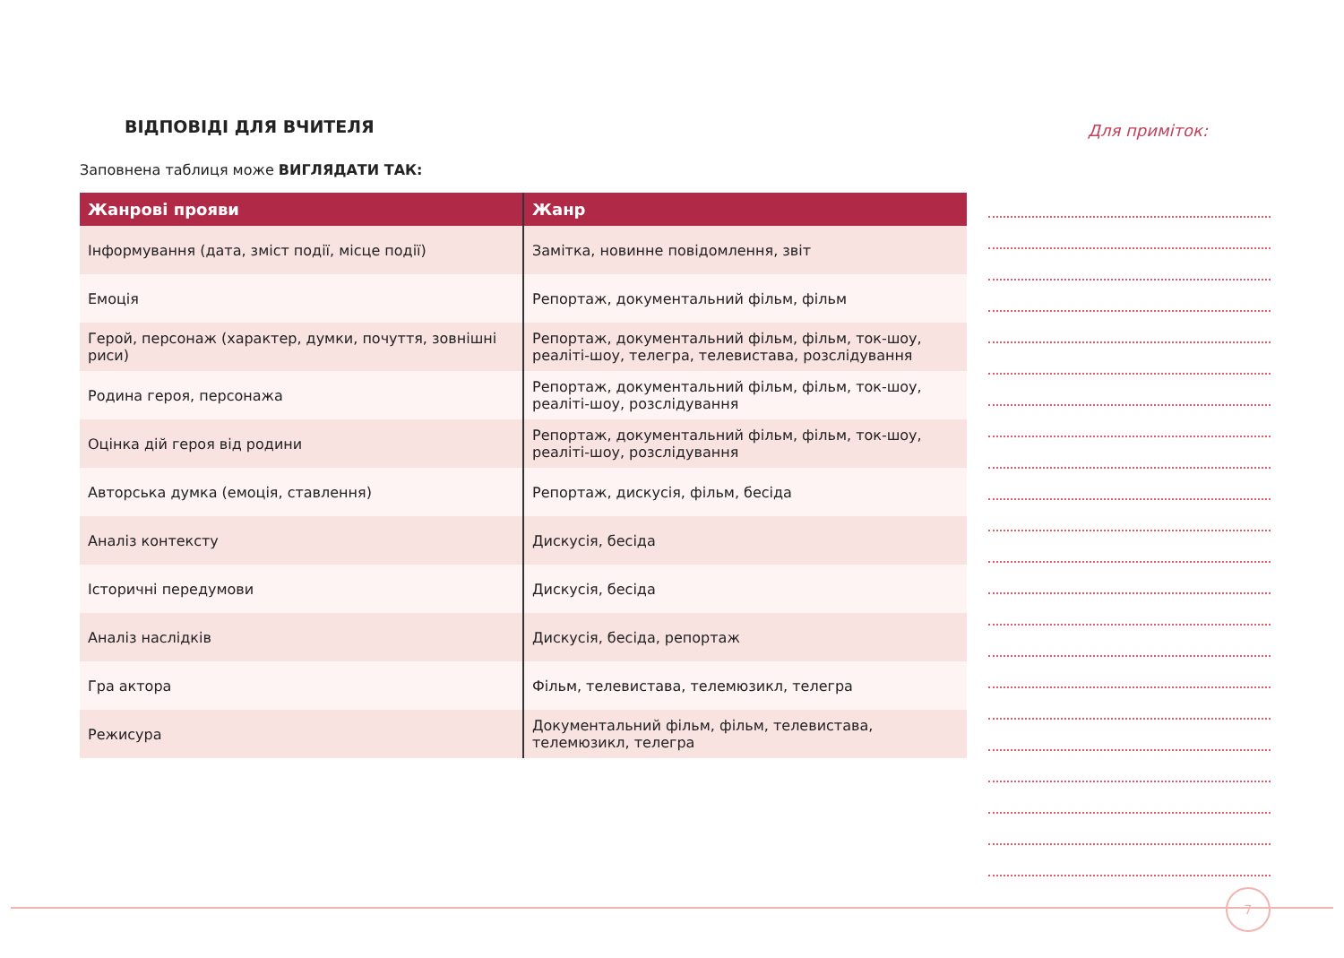ВІДПОВІДІ ДЛЯ ВЧИТЕЛЯ
Заповнена таблиця може ВИГЛЯДАТИ ТАК:
| Жанрові прояви | Жанр |
| --- | --- |
| Інформування (дата, зміст події, місце події) | Замітка, новинне повідомлення, звіт |
| Емоція | Репортаж, документальний фільм, фільм |
| Герой, персонаж (характер, думки, почуття, зовнішні риси) | Репортаж, документальний фільм, фільм, ток-шоу, реаліті-шоу, телегра, телевистава, розслідування |
| Родина героя, персонажа | Репортаж, документальний фільм, фільм, ток-шоу, реаліті-шоу, розслідування |
| Оцінка дій героя від родини | Репортаж, документальний фільм, фільм, ток-шоу, реаліті-шоу, розслідування |
| Авторська думка (емоція, ставлення) | Репортаж, дискусія, фільм, бесіда |
| Аналіз контексту | Дискусія, бесіда |
| Історичні передумови | Дискусія, бесіда |
| Аналіз наслідків | Дискусія, бесіда, репортаж |
| Гра актора | Фільм, телевистава, телемюзикл, телегра |
| Режисура | Документальний фільм, фільм, телевистава, телемюзикл, телегра |
Для приміток:
7